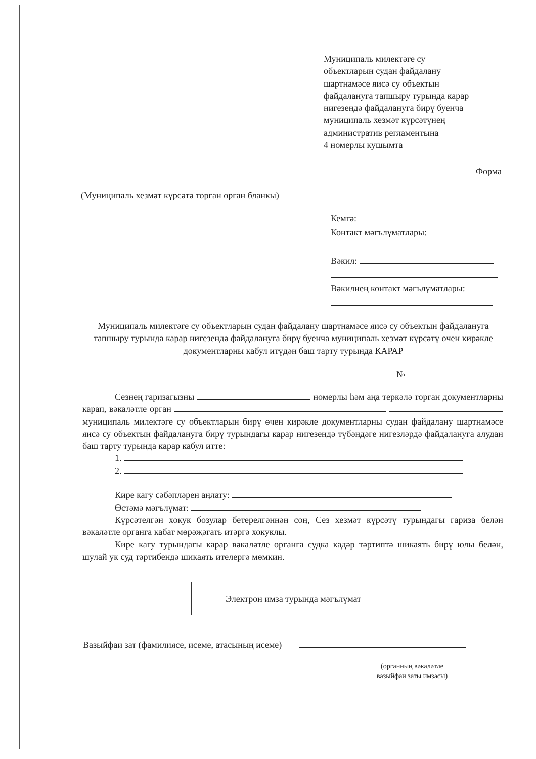Муниципаль милектәге су
объектларын судан файдалану
шартнамәсе яисә су объектын
файдалануга тапшыру турында карар
нигезендә файдалануга бирү буенча
муниципаль хезмәт күрсәтүнең
административ регламентына
4 номерлы кушымта
Форма
(Муниципаль хезмәт күрсәтә торган орган бланкы)
Кемгә:
Контакт мәгълүматлары:
Вәкил:
Вәкилнең контакт мәгълүматлары:
Муниципаль милектәге су объектларын судан файдалану шартнамәсе яисә су объектын файдалануга тапшыру турында карар нигезендә файдалануга бирү буенча муниципаль хезмәт күрсәтү өчен кирәкле документларны кабул итүдән баш тарту турында КАРАР
№
Сезнең гаризагызны номерлы һәм аңа теркәлә торган документларны карап, вәкаләтле орган муниципаль милектәге су объектларын бирү өчен кирәкле документларны судан файдалану шартнамәсе яисә су объектын файдалануга бирү турындагы карар нигезендә түбәндәге нигезләрдә файдалануга алудан баш тарту турында карар кабул итте:
1.
2.
Кире кагу сәбәпләрен аңлату:
Өстәмә мәгълүмат:
Күрсәтелгән хокук бозулар бетерелгәннән соң, Сез хезмәт күрсәтү турындагы гариза белән вәкаләтле органга кабат мөрәҗәгать итәргә хокуклы.
Кире кагу турындагы карар вәкаләтле органга судка кадәр тәртиптә шикаять бирү юлы белән, шулай ук суд тәртибендә шикаять ителергә мөмкин.
Электрон имза турында мәгълүмат
Вазыйфаи зат (фамилиясе, исеме, атасының исеме)
(органның вәкаләтле
вазыйфаи заты имзасы)